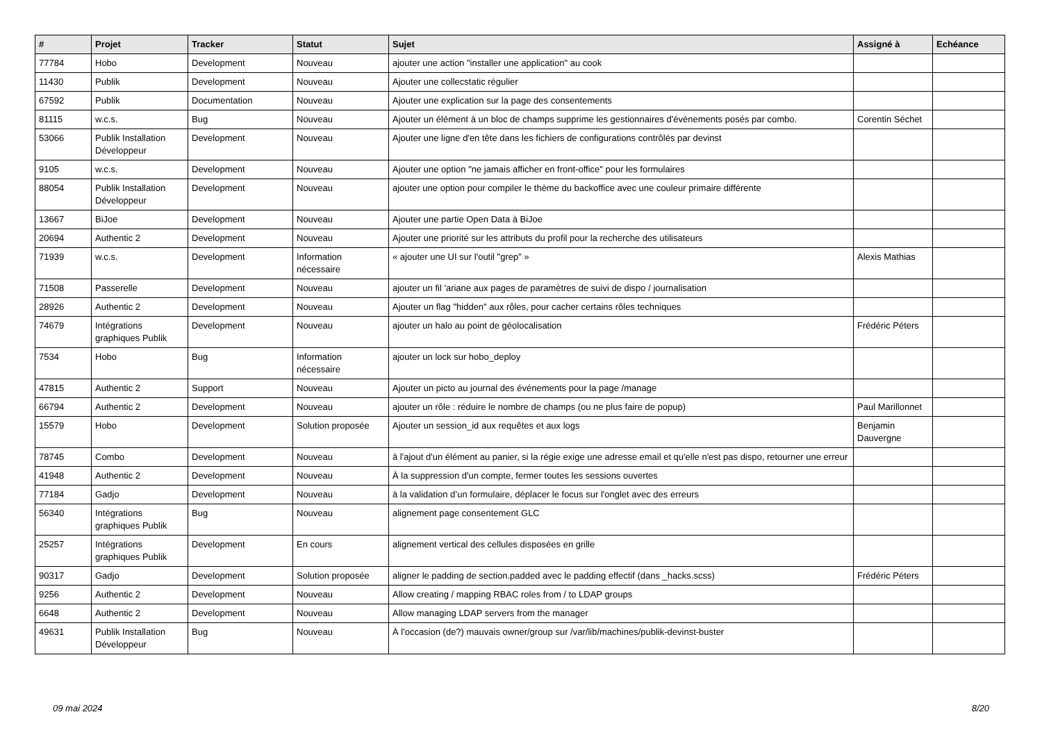| # | Projet | Tracker | Statut | Sujet | Assigné à | Echéance |
| --- | --- | --- | --- | --- | --- | --- |
| 77784 | Hobo | Development | Nouveau | ajouter une action "installer une application" au cook | | |
| 11430 | Publik | Development | Nouveau | Ajouter une collecstatic régulier | | |
| 67592 | Publik | Documentation | Nouveau | Ajouter une explication sur la page des consentements | | |
| 81115 | w.c.s. | Bug | Nouveau | Ajouter un élément à un bloc de champs supprime les gestionnaires d'évènements posés par combo. | Corentin Séchet | |
| 53066 | Publik Installation Développeur | Development | Nouveau | Ajouter une ligne d'en tête dans les fichiers de configurations contrôlés par devinst | | |
| 9105 | w.c.s. | Development | Nouveau | Ajouter une option "ne jamais afficher en front-office" pour les formulaires | | |
| 88054 | Publik Installation Développeur | Development | Nouveau | ajouter une option pour compiler le thème du backoffice avec une couleur primaire différente | | |
| 13667 | BiJoe | Development | Nouveau | Ajouter une partie Open Data à BiJoe | | |
| 20694 | Authentic 2 | Development | Nouveau | Ajouter une priorité sur les attributs du profil pour la recherche des utilisateurs | | |
| 71939 | w.c.s. | Development | Information nécessaire | « ajouter une UI sur l'outil "grep" » | Alexis Mathias | |
| 71508 | Passerelle | Development | Nouveau | ajouter un fil 'ariane aux pages de paramètres de suivi de dispo / journalisation | | |
| 28926 | Authentic 2 | Development | Nouveau | Ajouter un flag "hidden" aux rôles, pour cacher certains rôles techniques | | |
| 74679 | Intégrations graphiques Publik | Development | Nouveau | ajouter un halo au point de géolocalisation | Frédéric Péters | |
| 7534 | Hobo | Bug | Information nécessaire | ajouter un lock sur hobo_deploy | | |
| 47815 | Authentic 2 | Support | Nouveau | Ajouter un picto au journal des événements pour la page /manage | | |
| 66794 | Authentic 2 | Development | Nouveau | ajouter un rôle : réduire le nombre de champs (ou ne plus faire de popup) | Paul Marillonnet | |
| 15579 | Hobo | Development | Solution proposée | Ajouter un session_id aux requêtes et aux logs | Benjamin Dauvergne | |
| 78745 | Combo | Development | Nouveau | à l'ajout d'un élément au panier, si la régie exige une adresse email et qu'elle n'est pas dispo, retourner une erreur | | |
| 41948 | Authentic 2 | Development | Nouveau | À la suppression d'un compte, fermer toutes les sessions ouvertes | | |
| 77184 | Gadjo | Development | Nouveau | à la validation d’un formulaire, déplacer le focus sur l'onglet avec des erreurs | | |
| 56340 | Intégrations graphiques Publik | Bug | Nouveau | alignement page consentement GLC | | |
| 25257 | Intégrations graphiques Publik | Development | En cours | alignement vertical des cellules disposées en grille | | |
| 90317 | Gadjo | Development | Solution proposée | aligner le padding de section.padded avec le padding effectif (dans _hacks.scss) | Frédéric Péters | |
| 9256 | Authentic 2 | Development | Nouveau | Allow creating / mapping RBAC roles from / to LDAP groups | | |
| 6648 | Authentic 2 | Development | Nouveau | Allow managing LDAP servers from the manager | | |
| 49631 | Publik Installation Développeur | Bug | Nouveau | À l'occasion (de?) mauvais owner/group sur /var/lib/machines/publik-devinst-buster | | |
09 mai 2024 8/20